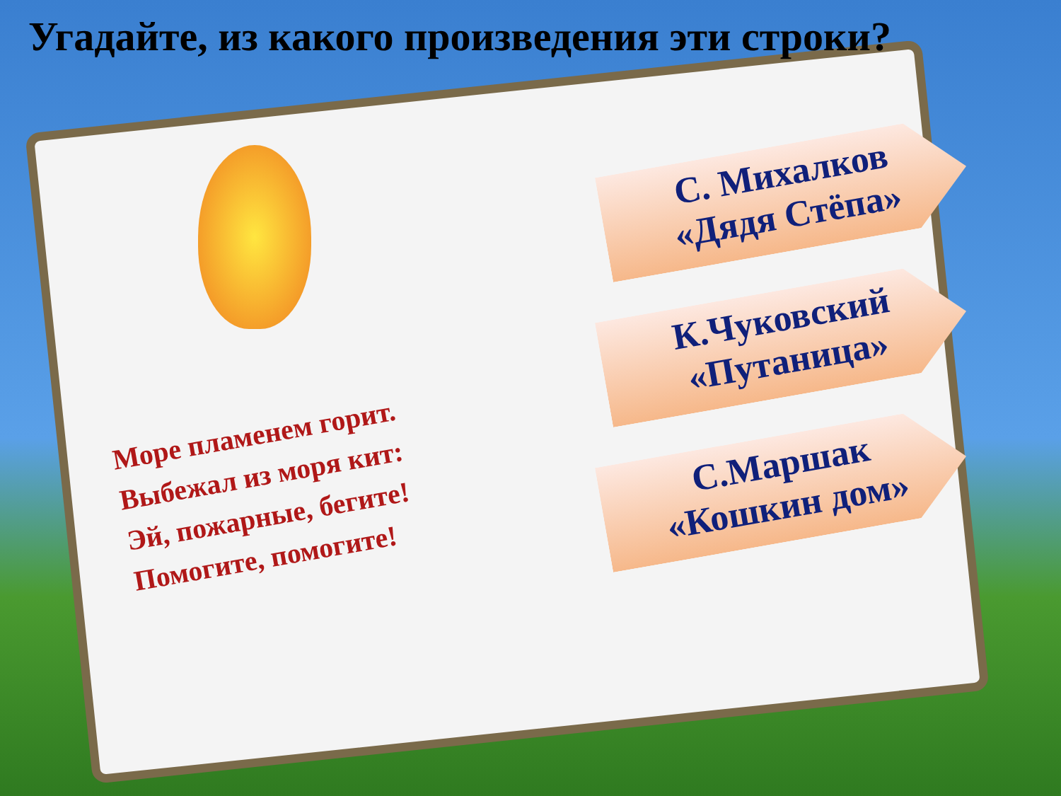Угадайте, из какого произведения эти строки?
Море пламенем горит.
Выбежал из моря кит:
Эй, пожарные, бегите!
Помогите, помогите!
С. Михалков
«Дядя Стёпа»
К.Чуковский
«Путаница»
С.Маршак
«Кошкин дом»